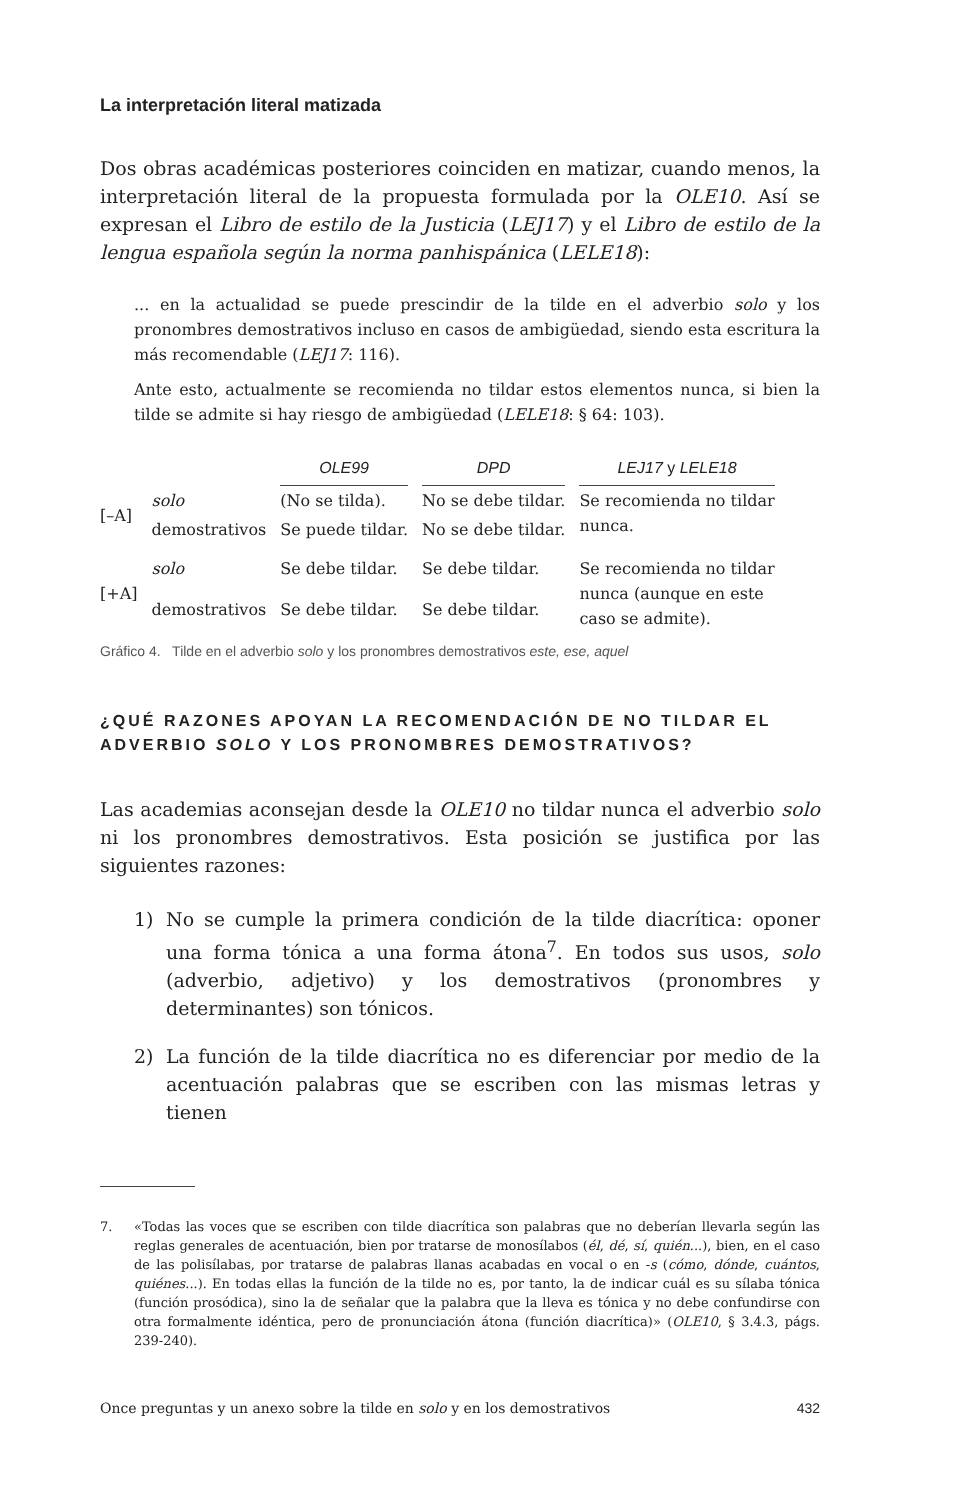La interpretación literal matizada
Dos obras académicas posteriores coinciden en matizar, cuando menos, la interpretación literal de la propuesta formulada por la OLE10. Así se expresan el Libro de estilo de la Justicia (LEJ17) y el Libro de estilo de la lengua española según la norma panhispánica (LELE18):
... en la actualidad se puede prescindir de la tilde en el adverbio solo y los pronombres demostrativos incluso en casos de ambigüedad, siendo esta escritura la más recomendable (LEJ17: 116).
Ante esto, actualmente se recomienda no tildar estos elementos nunca, si bien la tilde se admite si hay riesgo de ambigüedad (LELE18: § 64: 103).
| | | OLE99 | DPD | LEJ17 y LELE18 |
| [–A] | solo | (No se tilda). | No se debe tildar. | Se recomienda no tildar nunca. |
| | demostrativos | Se puede tildar. | No se debe tildar. | |
| [+A] | solo | Se debe tildar. | Se debe tildar. | Se recomienda no tildar nunca (aunque en este caso se admite). |
| | demostrativos | Se debe tildar. | Se debe tildar. | |
Gráfico 4. Tilde en el adverbio solo y los pronombres demostrativos este, ese, aquel
¿QUÉ RAZONES APOYAN LA RECOMENDACIÓN DE NO TILDAR EL ADVERBIO SOLO Y LOS PRONOMBRES DEMOSTRATIVOS?
Las academias aconsejan desde la OLE10 no tildar nunca el adverbio solo ni los pronombres demostrativos. Esta posición se justifica por las siguientes razones:
1) No se cumple la primera condición de la tilde diacrítica: oponer una forma tónica a una forma átona<sup>7</sup>. En todos sus usos, solo (adverbio, adjetivo) y los demostrativos (pronombres y determinantes) son tónicos.
2) La función de la tilde diacrítica no es diferenciar por medio de la acentuación palabras que se escriben con las mismas letras y tienen
7. «Todas las voces que se escriben con tilde diacrítica son palabras que no deberían llevarla según las reglas generales de acentuación, bien por tratarse de monosílabos (él, dé, sí, quién...), bien, en el caso de las polisílabas, por tratarse de palabras llanas acabadas en vocal o en -s (cómo, dónde, cuántos, quiénes...). En todas ellas la función de la tilde no es, por tanto, la de indicar cuál es su sílaba tónica (función prosódica), sino la de señalar que la palabra que la lleva es tónica y no debe confundirse con otra formalmente idéntica, pero de pronunciación átona (función diacrítica)» (OLE10, § 3.4.3, págs. 239-240).
Once preguntas y un anexo sobre la tilde en solo y en los demostrativos 432